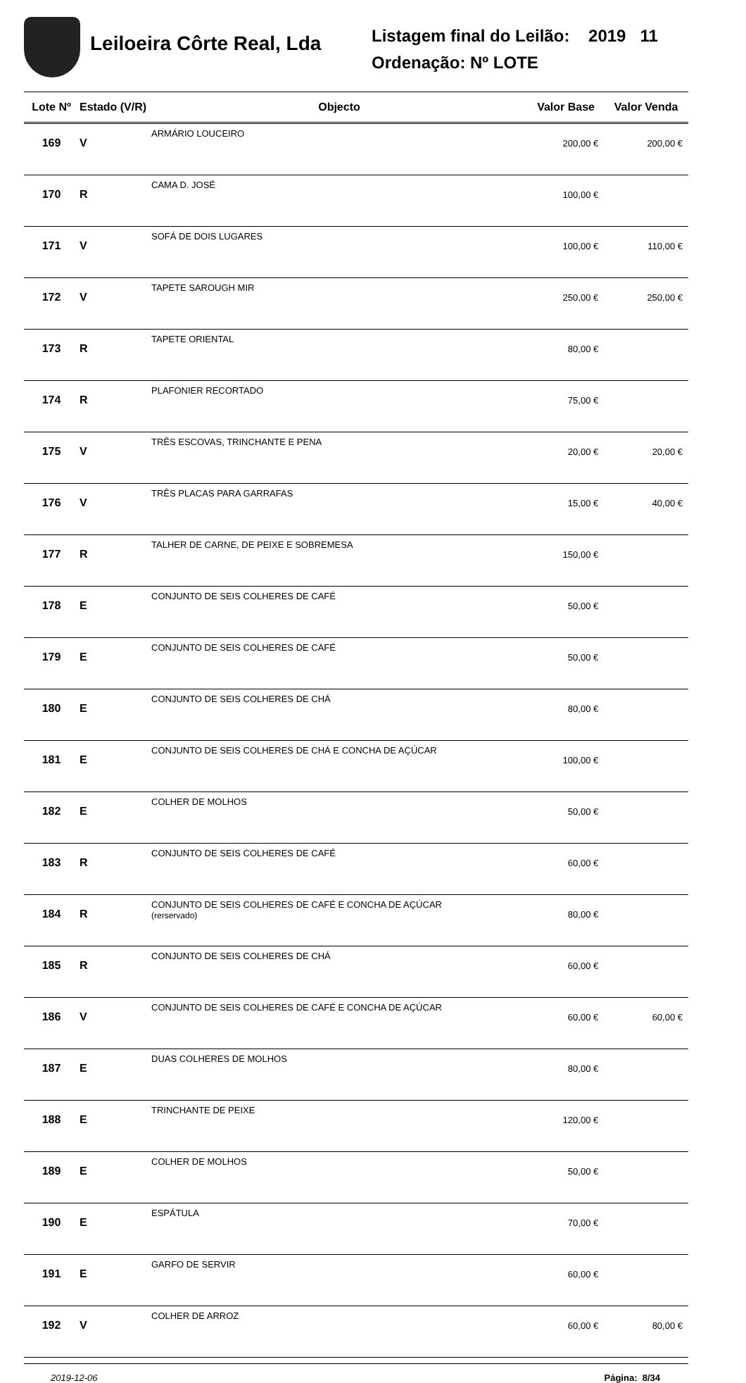Leiloeira Côrte Real, Lda
Listagem final do Leilão: 2019 11
Ordenação: Nº LOTE
| Lote Nº | Estado (V/R) | Objecto | Valor Base | Valor Venda |
| --- | --- | --- | --- | --- |
| 169 | V | ARMÁRIO LOUCEIRO | 200,00 € | 200,00 € |
| 170 | R | CAMA D. JOSÉ | 100,00 € | |
| 171 | V | SOFÁ DE DOIS LUGARES | 100,00 € | 110,00 € |
| 172 | V | TAPETE SAROUGH MIR | 250,00 € | 250,00 € |
| 173 | R | TAPETE ORIENTAL | 80,00 € | |
| 174 | R | PLAFONIER RECORTADO | 75,00 € | |
| 175 | V | TRÊS ESCOVAS, TRINCHANTE E PENA | 20,00 € | 20,00 € |
| 176 | V | TRÊS PLACAS PARA GARRAFAS | 15,00 € | 40,00 € |
| 177 | R | TALHER DE CARNE, DE PEIXE E SOBREMESA | 150,00 € | |
| 178 | E | CONJUNTO DE SEIS COLHERES DE CAFÉ | 50,00 € | |
| 179 | E | CONJUNTO DE SEIS COLHERES DE CAFÉ | 50,00 € | |
| 180 | E | CONJUNTO DE SEIS COLHERES DE CHÁ | 80,00 € | |
| 181 | E | CONJUNTO DE SEIS COLHERES DE CHÁ E CONCHA DE AÇÚCAR | 100,00 € | |
| 182 | E | COLHER DE MOLHOS | 50,00 € | |
| 183 | R | CONJUNTO DE SEIS COLHERES DE CAFÉ | 60,00 € | |
| 184 | R | CONJUNTO DE SEIS COLHERES DE CAFÉ E CONCHA DE AÇÚCAR (rerservado) | 80,00 € | |
| 185 | R | CONJUNTO DE SEIS COLHERES DE CHÁ | 60,00 € | |
| 186 | V | CONJUNTO DE SEIS COLHERES DE CAFÉ E CONCHA DE AÇÚCAR | 60,00 € | 60,00 € |
| 187 | E | DUAS COLHERES DE MOLHOS | 80,00 € | |
| 188 | E | TRINCHANTE DE PEIXE | 120,00 € | |
| 189 | E | COLHER DE MOLHOS | 50,00 € | |
| 190 | E | ESPÁTULA | 70,00 € | |
| 191 | E | GARFO DE SERVIR | 60,00 € | |
| 192 | V | COLHER DE ARROZ | 60,00 € | 80,00 € |
2019-12-06 Página: 8/34